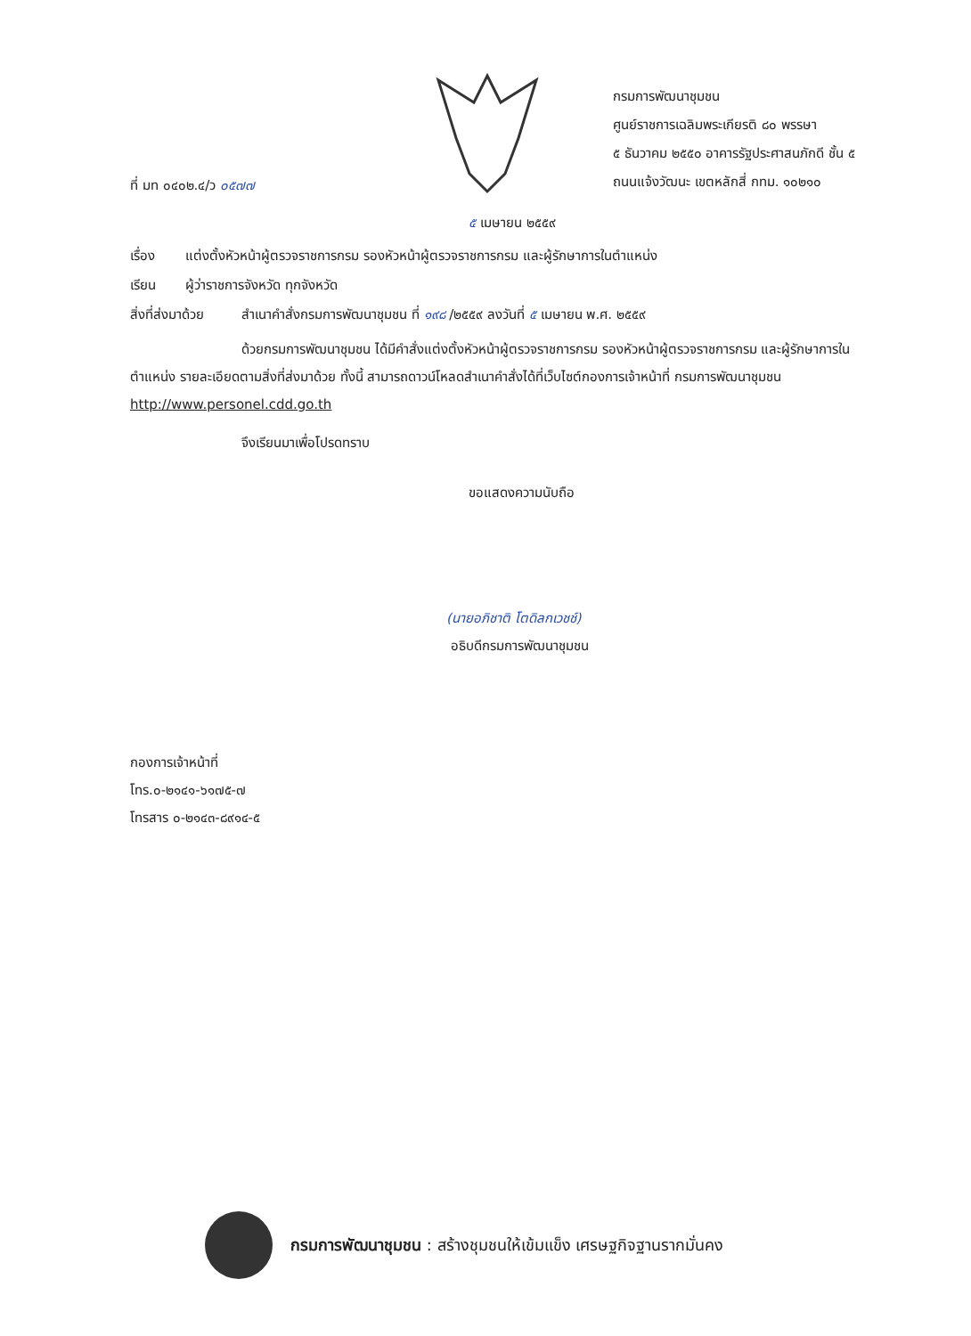ที่ มท ๐๔๐๒.๔/ว ๐๕๗๗
กรมการพัฒนาชุมชน
ศูนย์ราชการเฉลิมพระเกียรติ ๘๐ พรรษา
๕ ธันวาคม ๒๕๕๐ อาคารรัฐประศาสนภักดี ชั้น ๕
ถนนแจ้งวัฒนะ เขตหลักสี่ กทม. ๑๐๒๑๐
๕ เมษายน ๒๕๕๙
เรื่อง แต่งตั้งหัวหน้าผู้ตรวจราชการกรม รองหัวหน้าผู้ตรวจราชการกรม และผู้รักษาการในตำแหน่ง
เรียน ผู้ว่าราชการจังหวัด ทุกจังหวัด
สิ่งที่ส่งมาด้วย สำเนาคำสั่งกรมการพัฒนาชุมชน ที่ ๑๙๘ /๒๕๕๙ ลงวันที่ ๕ เมษายน พ.ศ. ๒๕๕๙
ด้วยกรมการพัฒนาชุมชน ได้มีคำสั่งแต่งตั้งหัวหน้าผู้ตรวจราชการกรม รองหัวหน้าผู้ตรวจราชการกรม และผู้รักษาการในตำแหน่ง รายละเอียดตามสิ่งที่ส่งมาด้วย ทั้งนี้ สามารถดาวน์โหลดสำเนาคำสั่งได้ที่เว็บไซต์กองการเจ้าหน้าที่ กรมการพัฒนาชุมชน http://www.personel.cdd.go.th
จึงเรียนมาเพื่อโปรดทราบ
ขอแสดงความนับถือ
(นายอภิชาติ โตดิลกเวชช์)
อธิบดีกรมการพัฒนาชุมชน
กองการเจ้าหน้าที่
โทร.๐-๒๑๔๑-๖๑๗๕-๗
โทรสาร ๐-๒๑๔๓-๘๙๑๔-๕
กรมการพัฒนาชุมชน : สร้างชุมชนให้เข้มแข็ง เศรษฐกิจฐานรากมั่นคง